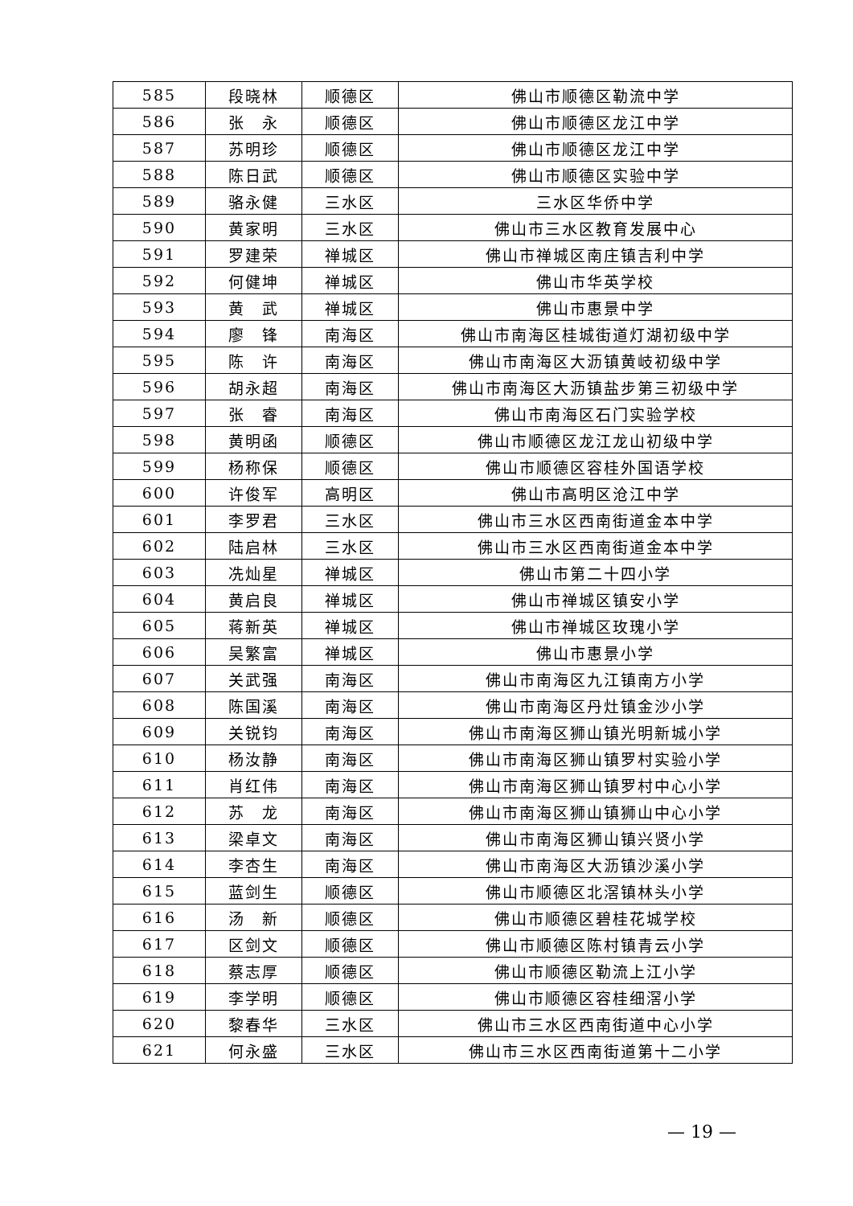| 585 | 段晓林 | 顺德区 | 佛山市顺德区勒流中学 |
| 586 | 张 永 | 顺德区 | 佛山市顺德区龙江中学 |
| 587 | 苏明珍 | 顺德区 | 佛山市顺德区龙江中学 |
| 588 | 陈日武 | 顺德区 | 佛山市顺德区实验中学 |
| 589 | 骆永健 | 三水区 | 三水区华侨中学 |
| 590 | 黄家明 | 三水区 | 佛山市三水区教育发展中心 |
| 591 | 罗建荣 | 禅城区 | 佛山市禅城区南庄镇吉利中学 |
| 592 | 何健坤 | 禅城区 | 佛山市华英学校 |
| 593 | 黄 武 | 禅城区 | 佛山市惠景中学 |
| 594 | 廖 锋 | 南海区 | 佛山市南海区桂城街道灯湖初级中学 |
| 595 | 陈 许 | 南海区 | 佛山市南海区大沥镇黄岐初级中学 |
| 596 | 胡永超 | 南海区 | 佛山市南海区大沥镇盐步第三初级中学 |
| 597 | 张 睿 | 南海区 | 佛山市南海区石门实验学校 |
| 598 | 黄明函 | 顺德区 | 佛山市顺德区龙江龙山初级中学 |
| 599 | 杨称保 | 顺德区 | 佛山市顺德区容桂外国语学校 |
| 600 | 许俊军 | 高明区 | 佛山市高明区沧江中学 |
| 601 | 李罗君 | 三水区 | 佛山市三水区西南街道金本中学 |
| 602 | 陆启林 | 三水区 | 佛山市三水区西南街道金本中学 |
| 603 | 冼灿星 | 禅城区 | 佛山市第二十四小学 |
| 604 | 黄启良 | 禅城区 | 佛山市禅城区镇安小学 |
| 605 | 蒋新英 | 禅城区 | 佛山市禅城区玫瑰小学 |
| 606 | 吴繁富 | 禅城区 | 佛山市惠景小学 |
| 607 | 关武强 | 南海区 | 佛山市南海区九江镇南方小学 |
| 608 | 陈国溪 | 南海区 | 佛山市南海区丹灶镇金沙小学 |
| 609 | 关锐钧 | 南海区 | 佛山市南海区狮山镇光明新城小学 |
| 610 | 杨汝静 | 南海区 | 佛山市南海区狮山镇罗村实验小学 |
| 611 | 肖红伟 | 南海区 | 佛山市南海区狮山镇罗村中心小学 |
| 612 | 苏 龙 | 南海区 | 佛山市南海区狮山镇狮山中心小学 |
| 613 | 梁卓文 | 南海区 | 佛山市南海区狮山镇兴贤小学 |
| 614 | 李杏生 | 南海区 | 佛山市南海区大沥镇沙溪小学 |
| 615 | 蓝剑生 | 顺德区 | 佛山市顺德区北滘镇林头小学 |
| 616 | 汤 新 | 顺德区 | 佛山市顺德区碧桂花城学校 |
| 617 | 区剑文 | 顺德区 | 佛山市顺德区陈村镇青云小学 |
| 618 | 蔡志厚 | 顺德区 | 佛山市顺德区勒流上江小学 |
| 619 | 李学明 | 顺德区 | 佛山市顺德区容桂细滘小学 |
| 620 | 黎春华 | 三水区 | 佛山市三水区西南街道中心小学 |
| 621 | 何永盛 | 三水区 | 佛山市三水区西南街道第十二小学 |
— 19 —